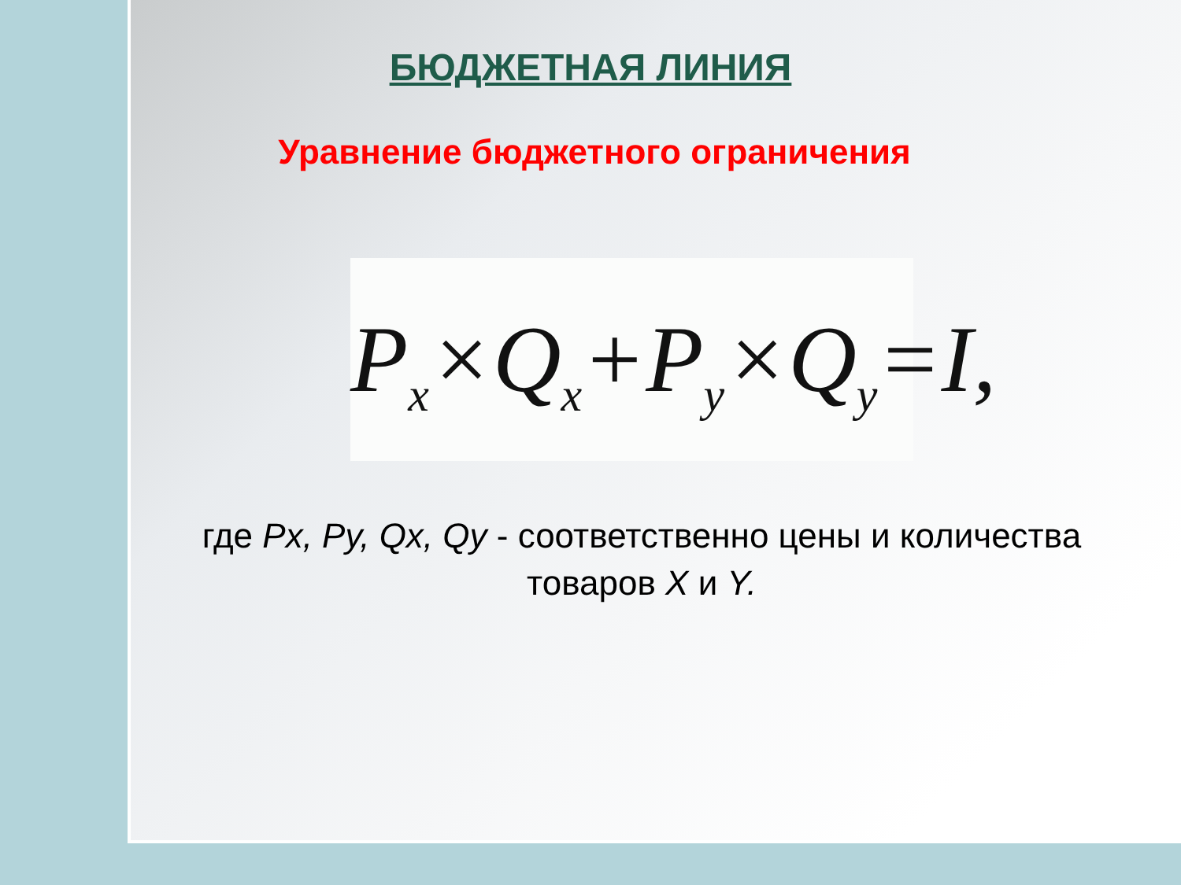БЮДЖЕТНАЯ ЛИНИЯ
Уравнение бюджетного ограничения
P<sub>x</sub>×Q<sub>x</sub>+P<sub>y</sub>×Q<sub>y</sub>=I,
где Px, Py, Qx, Qy - соответственно цены и количества товаров X и Y.